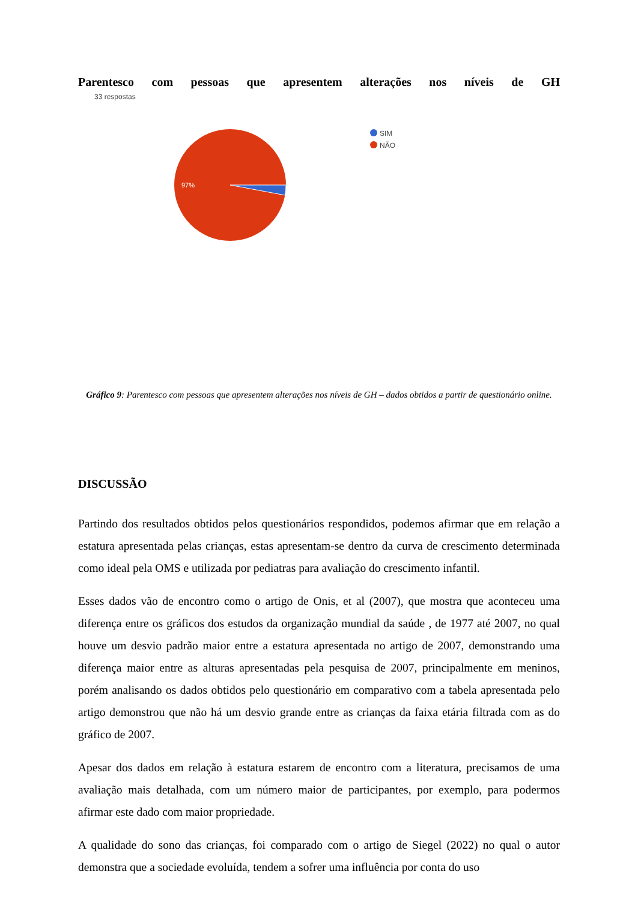Parentesco com pessoas que apresentem alterações nos níveis de GH
33 respostas
97%
SIM
NÃO
Gráfico 9: Parentesco com pessoas que apresentem alterações nos níveis de GH – dados obtidos a partir de questionário online.
DISCUSSÃO
Partindo dos resultados obtidos pelos questionários respondidos, podemos afirmar que em relação a estatura apresentada pelas crianças, estas apresentam-se dentro da curva de crescimento determinada como ideal pela OMS e utilizada por pediatras para avaliação do crescimento infantil.
Esses dados vão de encontro como o artigo de Onis, et al (2007), que mostra que aconteceu uma diferença entre os gráficos dos estudos da organização mundial da saúde , de 1977 até 2007, no qual houve um desvio padrão maior entre a estatura apresentada no artigo de 2007, demonstrando uma diferença maior entre as alturas apresentadas pela pesquisa de 2007, principalmente em meninos, porém analisando os dados obtidos pelo questionário em comparativo com a tabela apresentada pelo artigo demonstrou que não há um desvio grande entre as crianças da faixa etária filtrada com as do gráfico de 2007.
Apesar dos dados em relação à estatura estarem de encontro com a literatura, precisamos de uma avaliação mais detalhada, com um número maior de participantes, por exemplo, para podermos afirmar este dado com maior propriedade.
A qualidade do sono das crianças, foi comparado com o artigo de Siegel (2022) no qual o autor demonstra que a sociedade evoluída, tendem a sofrer uma influência por conta do uso